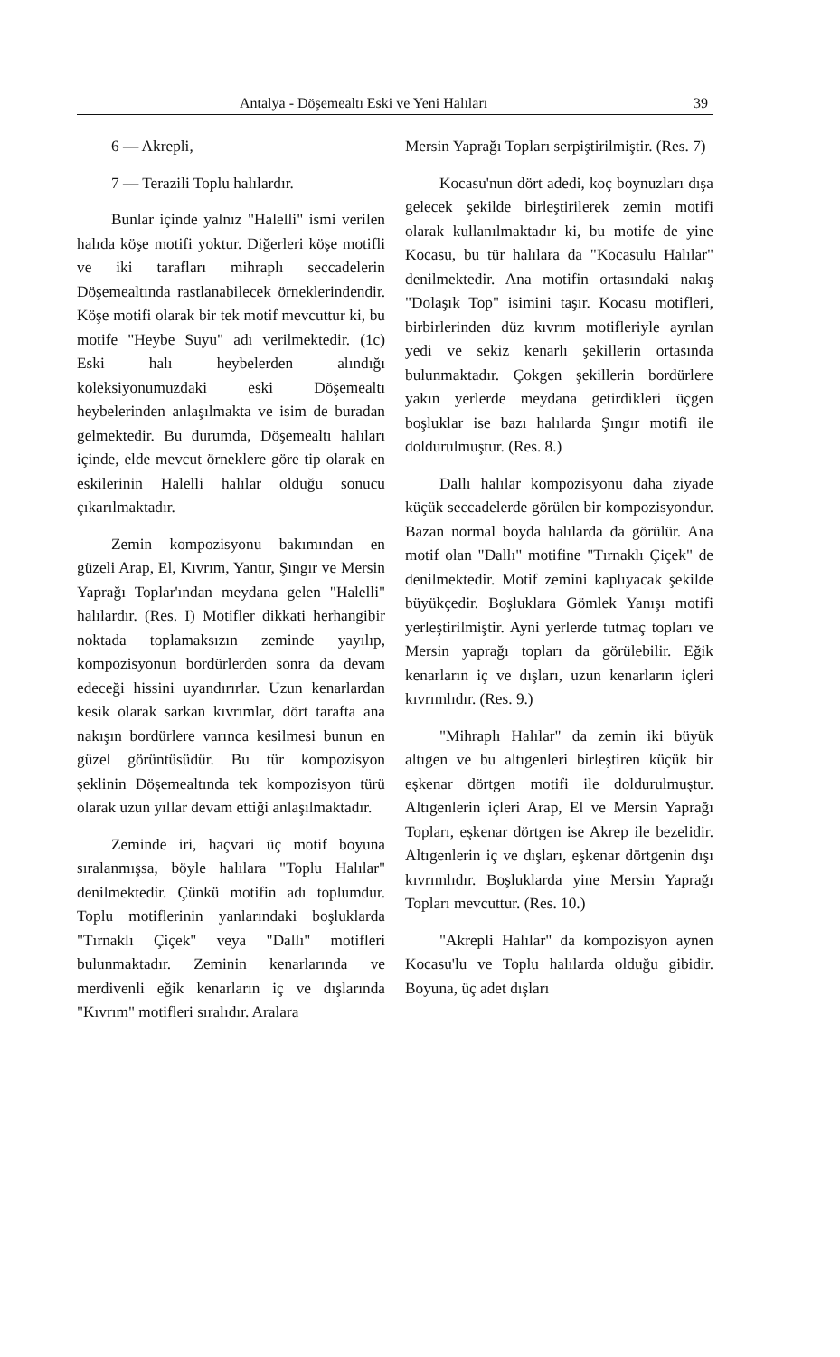Antalya - Döşemealtı Eski ve Yeni Halıları 39
6 — Akrepli,
7 — Terazili Toplu halılardır.
Bunlar içinde yalnız "Halelli" ismi verilen halıda köşe motifi yoktur. Diğerleri köşe motifli ve iki tarafları mihraplı seccadelerin Döşemealtında rastlanabilecek örneklerindendir. Köşe motifi olarak bir tek motif mevcuttur ki, bu motife "Heybe Suyu" adı verilmektedir. (1c) Eski halı heybelerden alındığı koleksiyonumuzdaki eski Döşemealtı heybelerinden anlaşılmakta ve isim de buradan gelmektedir. Bu durumda, Döşemealtı halıları içinde, elde mevcut örneklere göre tip olarak en eskilerinin Halelli halılar olduğu sonucu çıkarılmaktadır.
Zemin kompozisyonu bakımından en güzeli Arap, El, Kıvrım, Yantır, Şıngır ve Mersin Yaprağı Toplar'ından meydana gelen "Halelli" halılardır. (Res. I) Motifler dikkati herhangibir noktada toplamaksızın zeminde yayılıp, kompozisyonun bordürlerden sonra da devam edeceği hissini uyandırırlar. Uzun kenarlardan kesik olarak sarkan kıvrımlar, dört tarafta ana nakışın bordürlere varınca kesilmesi bunun en güzel görüntüsüdür. Bu tür kompozisyon şeklinin Döşemealtında tek kompozisyon türü olarak uzun yıllar devam ettiği anlaşılmaktadır.
Zeminde iri, haçvari üç motif boyuna sıralanmışsa, böyle halılara "Toplu Halılar" denilmektedir. Çünkü motifin adı toplumdur. Toplu motiflerinin yanlarındaki boşluklarda "Tırnaklı Çiçek" veya "Dallı" motifleri bulunmaktadır. Zeminin kenarlarında ve merdivenli eğik kenarların iç ve dışlarında "Kıvrım" motifleri sıralıdır. Aralara
Mersin Yaprağı Topları serpiştirilmiştir. (Res. 7)
Kocasu'nun dört adedi, koç boynuzları dışa gelecek şekilde birleştirilerek zemin motifi olarak kullanılmaktadır ki, bu motife de yine Kocasu, bu tür halılara da "Kocasulu Halılar" denilmektedir. Ana motifin ortasındaki nakış "Dolaşık Top" isimini taşır. Kocasu motifleri, birbirlerinden düz kıvrım motifleriyle ayrılan yedi ve sekiz kenarlı şekillerin ortasında bulunmaktadır. Çokgen şekillerin bordürlere yakın yerlerde meydana getirdikleri üçgen boşluklar ise bazı halılarda Şıngır motifi ile doldurulmuştur. (Res. 8.)
Dallı halılar kompozisyonu daha ziyade küçük seccadelerde görülen bir kompozisyondur. Bazan normal boyda halılarda da görülür. Ana motif olan "Dallı" motifine "Tırnaklı Çiçek" de denilmektedir. Motif zemini kaplıyacak şekilde büyükçedir. Boşluklara Gömlek Yanışı motifi yerleştirilmiştir. Ayni yerlerde tutmaç topları ve Mersin yaprağı topları da görülebilir. Eğik kenarların iç ve dışları, uzun kenarların içleri kıvrımlıdır. (Res. 9.)
"Mihraplı Halılar" da zemin iki büyük altıgen ve bu altıgenleri birleştiren küçük bir eşkenar dörtgen motifi ile doldurulmuştur. Altıgenlerin içleri Arap, El ve Mersin Yaprağı Topları, eşkenar dörtgen ise Akrep ile bezelidir. Altıgenlerin iç ve dışları, eşkenar dörtgenin dışı kıvrımlıdır. Boşluklarda yine Mersin Yaprağı Topları mevcuttur. (Res. 10.)
"Akrepli Halılar" da kompozisyon aynen Kocasu'lu ve Toplu halılarda olduğu gibidir. Boyuna, üç adet dışları